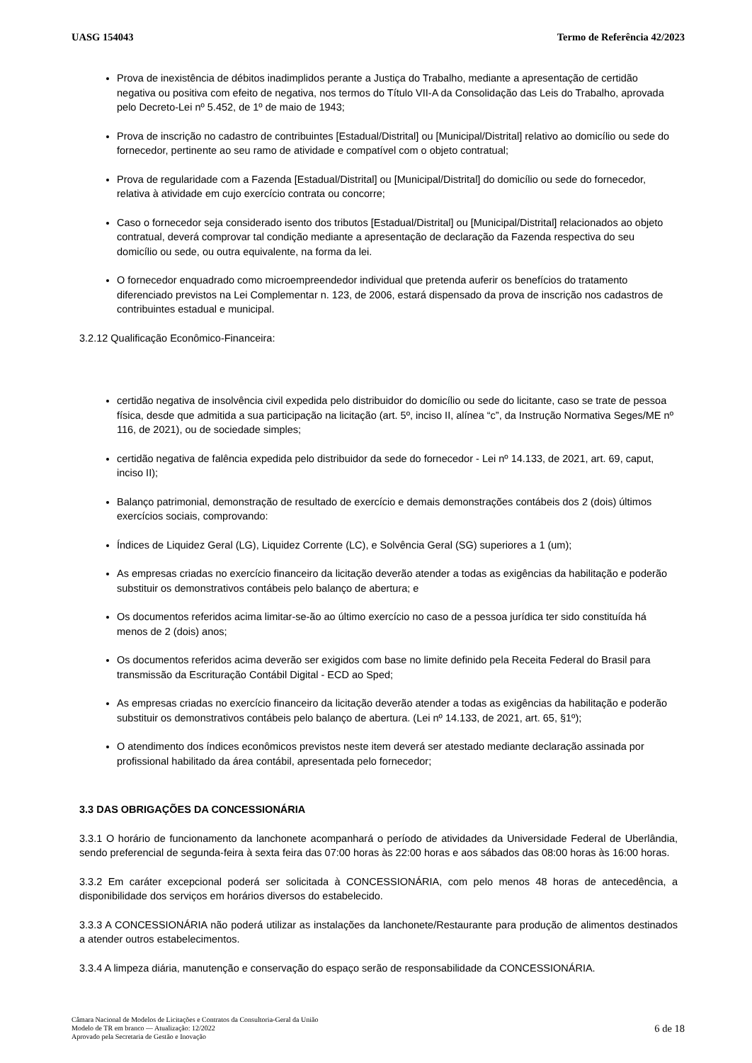UASG 154043 Termo de Referência 42/2023
Prova de inexistência de débitos inadimplidos perante a Justiça do Trabalho, mediante a apresentação de certidão negativa ou positiva com efeito de negativa, nos termos do Título VII-A da Consolidação das Leis do Trabalho, aprovada pelo Decreto-Lei nº 5.452, de 1º de maio de 1943;
Prova de inscrição no cadastro de contribuintes [Estadual/Distrital] ou [Municipal/Distrital] relativo ao domicílio ou sede do fornecedor, pertinente ao seu ramo de atividade e compatível com o objeto contratual;
Prova de regularidade com a Fazenda [Estadual/Distrital] ou [Municipal/Distrital] do domicílio ou sede do fornecedor, relativa à atividade em cujo exercício contrata ou concorre;
Caso o fornecedor seja considerado isento dos tributos [Estadual/Distrital] ou [Municipal/Distrital] relacionados ao objeto contratual, deverá comprovar tal condição mediante a apresentação de declaração da Fazenda respectiva do seu domicílio ou sede, ou outra equivalente, na forma da lei.
O fornecedor enquadrado como microempreendedor individual que pretenda auferir os benefícios do tratamento diferenciado previstos na Lei Complementar n. 123, de 2006, estará dispensado da prova de inscrição nos cadastros de contribuintes estadual e municipal.
3.2.12 Qualificação Econômico-Financeira:
certidão negativa de insolvência civil expedida pelo distribuidor do domicílio ou sede do licitante, caso se trate de pessoa física, desde que admitida a sua participação na licitação (art. 5º, inciso II, alínea “c”, da Instrução Normativa Seges/ME nº 116, de 2021), ou de sociedade simples;
certidão negativa de falência expedida pelo distribuidor da sede do fornecedor - Lei nº 14.133, de 2021, art. 69, caput, inciso II);
Balanço patrimonial, demonstração de resultado de exercício e demais demonstrações contábeis dos 2 (dois) últimos exercícios sociais, comprovando:
Índices de Liquidez Geral (LG), Liquidez Corrente (LC), e Solvência Geral (SG) superiores a 1 (um);
As empresas criadas no exercício financeiro da licitação deverão atender a todas as exigências da habilitação e poderão substituir os demonstrativos contábeis pelo balanço de abertura; e
Os documentos referidos acima limitar-se-ão ao último exercício no caso de a pessoa jurídica ter sido constituída há menos de 2 (dois) anos;
Os documentos referidos acima deverão ser exigidos com base no limite definido pela Receita Federal do Brasil para transmissão da Escrituração Contábil Digital - ECD ao Sped;
As empresas criadas no exercício financeiro da licitação deverão atender a todas as exigências da habilitação e poderão substituir os demonstrativos contábeis pelo balanço de abertura. (Lei nº 14.133, de 2021, art. 65, §1º);
O atendimento dos índices econômicos previstos neste item deverá ser atestado mediante declaração assinada por profissional habilitado da área contábil, apresentada pelo fornecedor;
3.3 DAS OBRIGAÇÕES DA CONCESSIONÁRIA
3.3.1 O horário de funcionamento da lanchonete acompanhará o período de atividades da Universidade Federal de Uberlândia, sendo preferencial de segunda-feira à sexta feira das 07:00 horas às 22:00 horas e aos sábados das 08:00 horas às 16:00 horas.
3.3.2 Em caráter excepcional poderá ser solicitada à CONCESSIONÁRIA, com pelo menos 48 horas de antecedência, a disponibilidade dos serviços em horários diversos do estabelecido.
3.3.3 A CONCESSIONÁRIA não poderá utilizar as instalações da lanchonete/Restaurante para produção de alimentos destinados a atender outros estabelecimentos.
3.3.4 A limpeza diária, manutenção e conservação do espaço serão de responsabilidade da CONCESSIONÁRIA.
Câmara Nacional de Modelos de Licitações e Contratos da Consultoria-Geral da União
Modelo de TR em branco — Atualização: 12/2022
Aprovado pela Secretaria de Gestão e Inovação
6 de 18